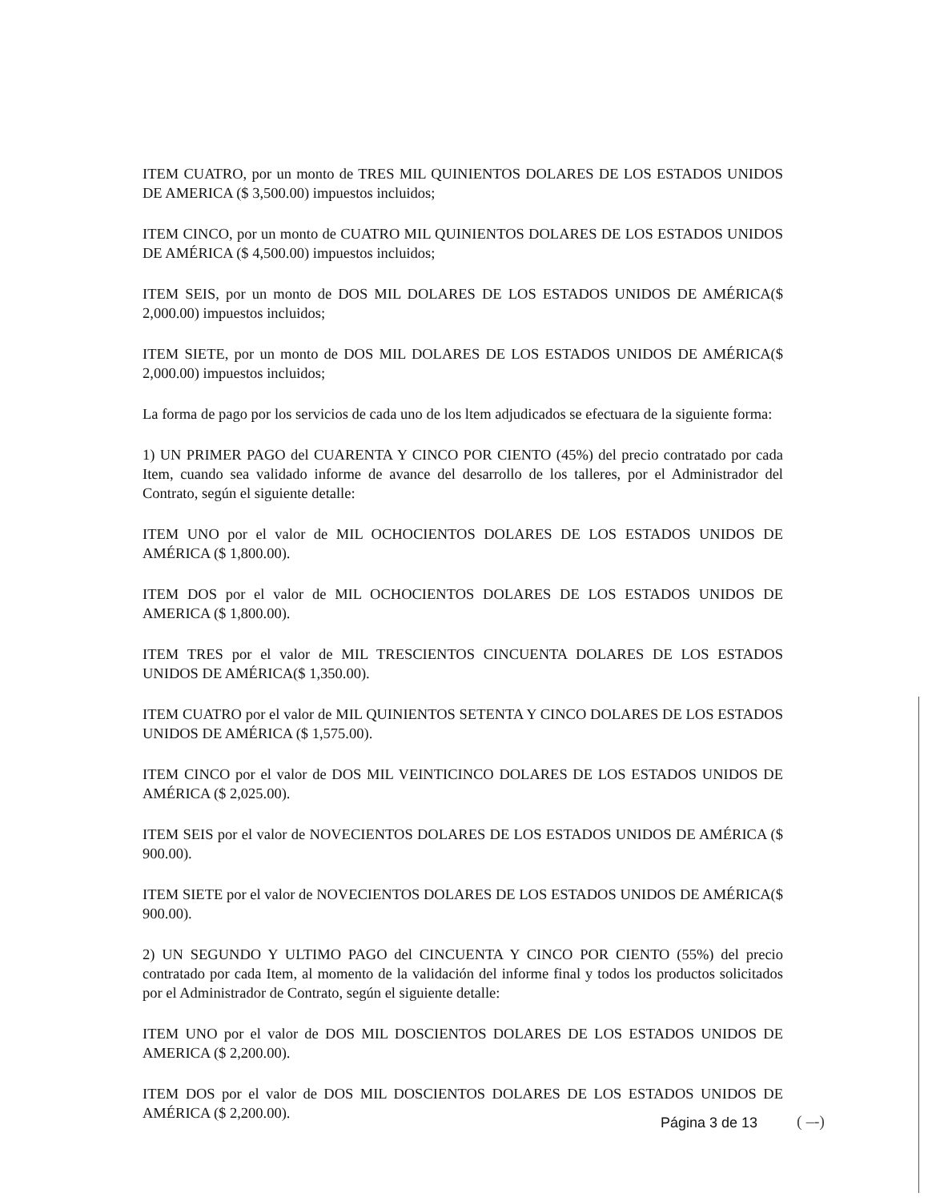ITEM CUATRO, por un monto de TRES MIL QUINIENTOS DOLARES DE LOS ESTADOS UNIDOS DE AMERICA ($ 3,500.00) impuestos incluidos;
ITEM CINCO, por un monto de CUATRO MIL QUINIENTOS DOLARES DE LOS ESTADOS UNIDOS DE AMÉRICA ($ 4,500.00) impuestos incluidos;
ITEM SEIS, por un monto de DOS MIL DOLARES DE LOS ESTADOS UNIDOS DE AMÉRICA($ 2,000.00) impuestos incluidos;
ITEM SIETE, por un monto de DOS MIL DOLARES DE LOS ESTADOS UNIDOS DE AMÉRICA($ 2,000.00) impuestos incluidos;
La forma de pago por los servicios de cada uno de los ltem adjudicados se efectuara de la siguiente forma:
1) UN PRIMER PAGO del CUARENTA Y CINCO POR CIENTO (45%) del precio contratado por cada Item, cuando sea validado informe de avance del desarrollo de los talleres, por el Administrador del Contrato, según el siguiente detalle:
ITEM UNO por el valor de MIL OCHOCIENTOS DOLARES DE LOS ESTADOS UNIDOS DE AMÉRICA ($ 1,800.00).
ITEM DOS por el valor de MIL OCHOCIENTOS DOLARES DE LOS ESTADOS UNIDOS DE AMERICA ($ 1,800.00).
ITEM TRES por el valor de MIL TRESCIENTOS CINCUENTA DOLARES DE LOS ESTADOS UNIDOS DE AMÉRICA($ 1,350.00).
ITEM CUATRO por el valor de MIL QUINIENTOS SETENTA Y CINCO DOLARES DE LOS ESTADOS UNIDOS DE AMÉRICA ($ 1,575.00).
ITEM CINCO por el valor de DOS MIL VEINTICINCO DOLARES DE LOS ESTADOS UNIDOS DE AMÉRICA ($ 2,025.00).
ITEM SEIS por el valor de NOVECIENTOS DOLARES DE LOS ESTADOS UNIDOS DE AMÉRICA ($ 900.00).
ITEM SIETE por el valor de NOVECIENTOS DOLARES DE LOS ESTADOS UNIDOS DE AMÉRICA($ 900.00).
2) UN SEGUNDO Y ULTIMO PAGO del CINCUENTA Y CINCO POR CIENTO (55%) del precio contratado por cada Item, al momento de la validación del informe final y todos los productos solicitados por el Administrador de Contrato, según el siguiente detalle:
ITEM UNO por el valor de DOS MIL DOSCIENTOS DOLARES DE LOS ESTADOS UNIDOS DE AMERICA ($ 2,200.00).
ITEM DOS por el valor de DOS MIL DOSCIENTOS DOLARES DE LOS ESTADOS UNIDOS DE AMÉRICA ($ 2,200.00).
Página 3 de 13 ( –-)